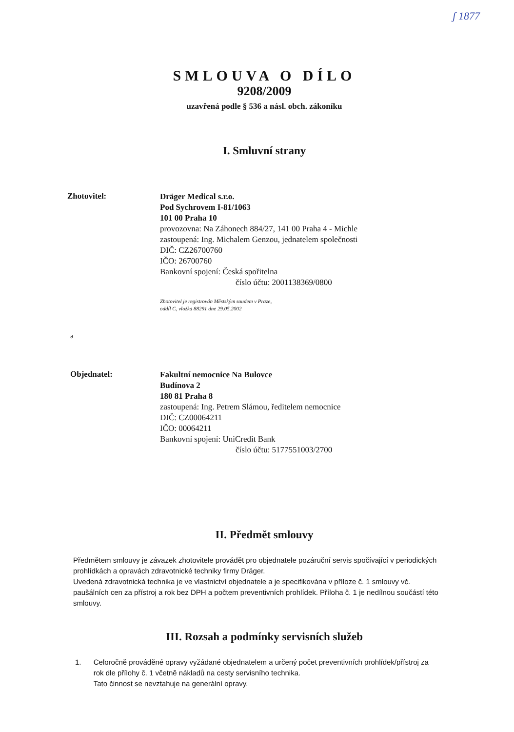ʃ 1877
SMLOUVA O DÍLO
9208/2009
uzavřená podle § 536 a násl. obch. zákoníku
I. Smluvní strany
Zhotovitel:
Dräger Medical s.r.o.
Pod Sychrovem I-81/1063
101 00 Praha 10
provozovna: Na Záhonech 884/27, 141 00 Praha 4 - Michle
zastoupená: Ing. Michalem Genzou, jednatelem společnosti
DIČ: CZ26700760
IČO: 26700760
Bankovní spojení: Česká spořitelna
číslo účtu: 2001138369/0800
Zhotovitel je registrován Městským soudem v Praze,
oddíl C, vložka 88291 dne 29.05.2002
a
Objednatel:
Fakultní nemocnice Na Bulovce
Budínova 2
180 81 Praha 8
zastoupená: Ing. Petrem Slámou, ředitelem nemocnice
DIČ: CZ00064211
IČO: 00064211
Bankovní spojení: UniCredit Bank
číslo účtu: 5177551003/2700
II. Předmět smlouvy
Předmětem smlouvy je závazek zhotovitele provádět pro objednatele pozáruční servis spočívající v periodických prohlídkách a opravách zdravotnické techniky firmy Dräger.
Uvedená zdravotnická technika je ve vlastnictví objednatele a je specifikována v příloze č. 1 smlouvy vč. paušálních cen za přístroj a rok bez DPH a počtem preventivních prohlídek. Příloha č. 1 je nedílnou součástí této smlouvy.
III. Rozsah a podmínky servisních služeb
1. Celoročně prováděné opravy vyžádané objednatelem a určený počet preventivních prohlídek/přístroj za rok dle přílohy č. 1 včetně nákladů na cesty servisního technika.
Tato činnost se nevztahuje na generální opravy.